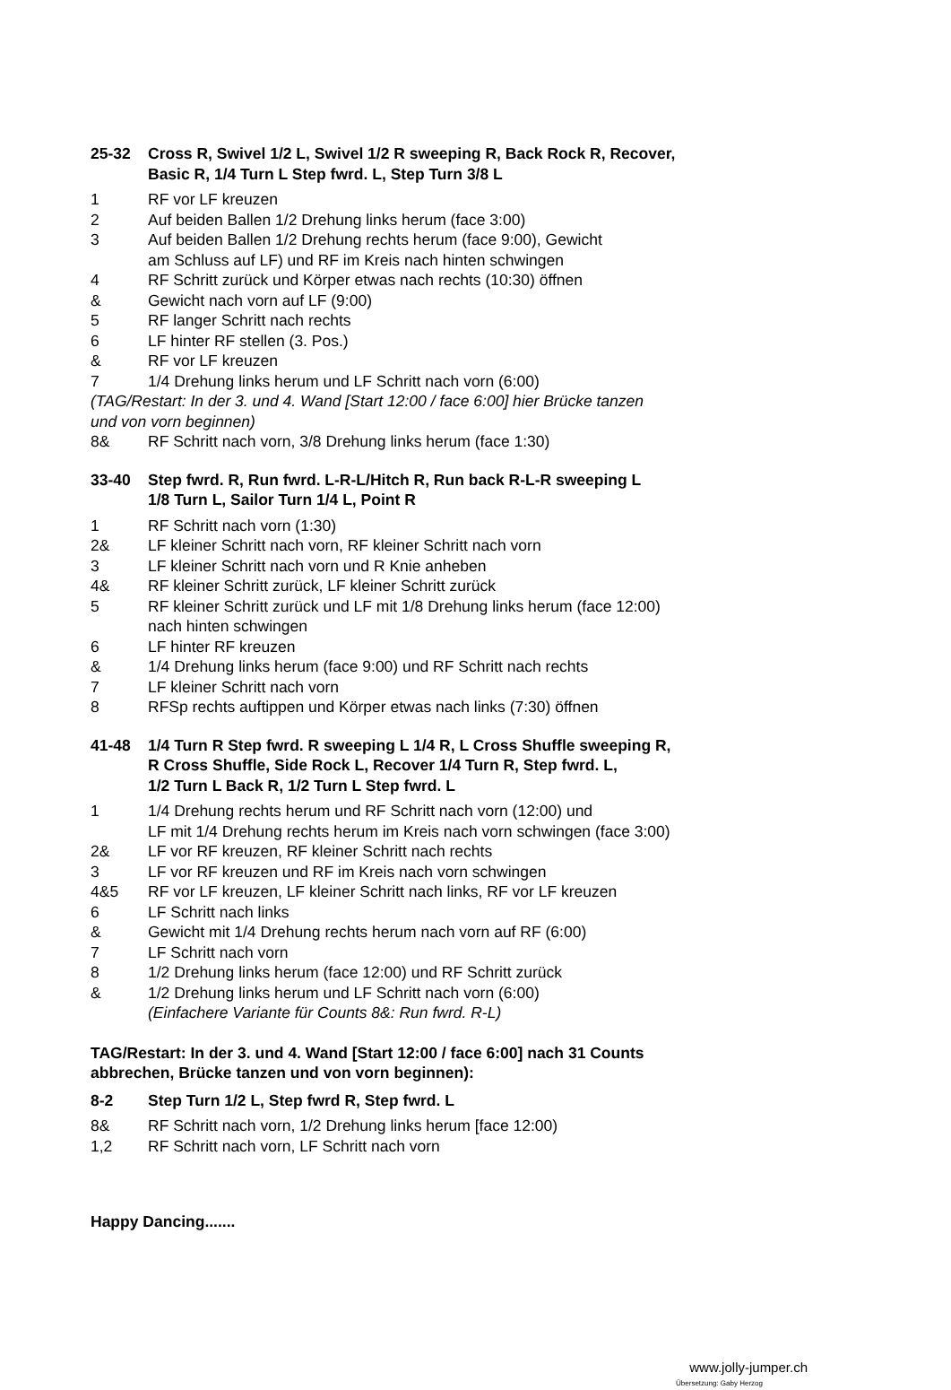25-32 Cross R, Swivel 1/2 L, Swivel 1/2 R sweeping R, Back Rock R, Recover,
Basic R, 1/4 Turn L Step fwrd. L, Step Turn 3/8 L
1 RF vor LF kreuzen
2 Auf beiden Ballen 1/2 Drehung links herum (face 3:00)
3 Auf beiden Ballen 1/2 Drehung rechts herum (face 9:00), Gewicht
am Schluss auf LF) und RF im Kreis nach hinten schwingen
4 RF Schritt zurück und Körper etwas nach rechts (10:30) öffnen
& Gewicht nach vorn auf LF (9:00)
5 RF langer Schritt nach rechts
6 LF hinter RF stellen (3. Pos.)
& RF vor LF kreuzen
7 1/4 Drehung links herum und LF Schritt nach vorn (6:00)
(TAG/Restart: In der 3. und 4. Wand [Start 12:00 / face 6:00] hier Brücke tanzen
und von vorn beginnen)
8& RF Schritt nach vorn, 3/8 Drehung links herum (face 1:30)
33-40 Step fwrd. R, Run fwrd. L-R-L/Hitch R, Run back R-L-R sweeping L
1/8 Turn L, Sailor Turn 1/4 L, Point R
1 RF Schritt nach vorn (1:30)
2& LF kleiner Schritt nach vorn, RF kleiner Schritt nach vorn
3 LF kleiner Schritt nach vorn und R Knie anheben
4& RF kleiner Schritt zurück, LF kleiner Schritt zurück
5 RF kleiner Schritt zurück und LF mit 1/8 Drehung links herum (face 12:00)
nach hinten schwingen
6 LF hinter RF kreuzen
& 1/4 Drehung links herum (face 9:00) und RF Schritt nach rechts
7 LF kleiner Schritt nach vorn
8 RFSp rechts auftippen und Körper etwas nach links (7:30) öffnen
41-48 1/4 Turn R Step fwrd. R sweeping L 1/4 R, L Cross Shuffle sweeping R,
R Cross Shuffle, Side Rock L, Recover 1/4 Turn R, Step fwrd. L,
1/2 Turn L Back R, 1/2 Turn L Step fwrd. L
1 1/4 Drehung rechts herum und RF Schritt nach vorn (12:00) und
LF mit 1/4 Drehung rechts herum im Kreis nach vorn schwingen (face 3:00)
2& LF vor RF kreuzen, RF kleiner Schritt nach rechts
3 LF vor RF kreuzen und RF im Kreis nach vorn schwingen
4&5 RF vor LF kreuzen, LF kleiner Schritt nach links, RF vor LF kreuzen
6 LF Schritt nach links
& Gewicht mit 1/4 Drehung rechts herum nach vorn auf RF (6:00)
7 LF Schritt nach vorn
8 1/2 Drehung links herum (face 12:00) und RF Schritt zurück
& 1/2 Drehung links herum und LF Schritt nach vorn (6:00)
(Einfachere Variante für Counts 8&: Run fwrd. R-L)
TAG/Restart: In der 3. und 4. Wand [Start 12:00 / face 6:00] nach 31 Counts
abbrechen, Brücke tanzen und von vorn beginnen):
8-2 Step Turn 1/2 L, Step fwrd R, Step fwrd. L
8& RF Schritt nach vorn, 1/2 Drehung links herum [face 12:00)
1,2 RF Schritt nach vorn, LF Schritt nach vorn
Happy Dancing.......
www.jolly-jumper.ch
Übersetzung: Gaby Herzog